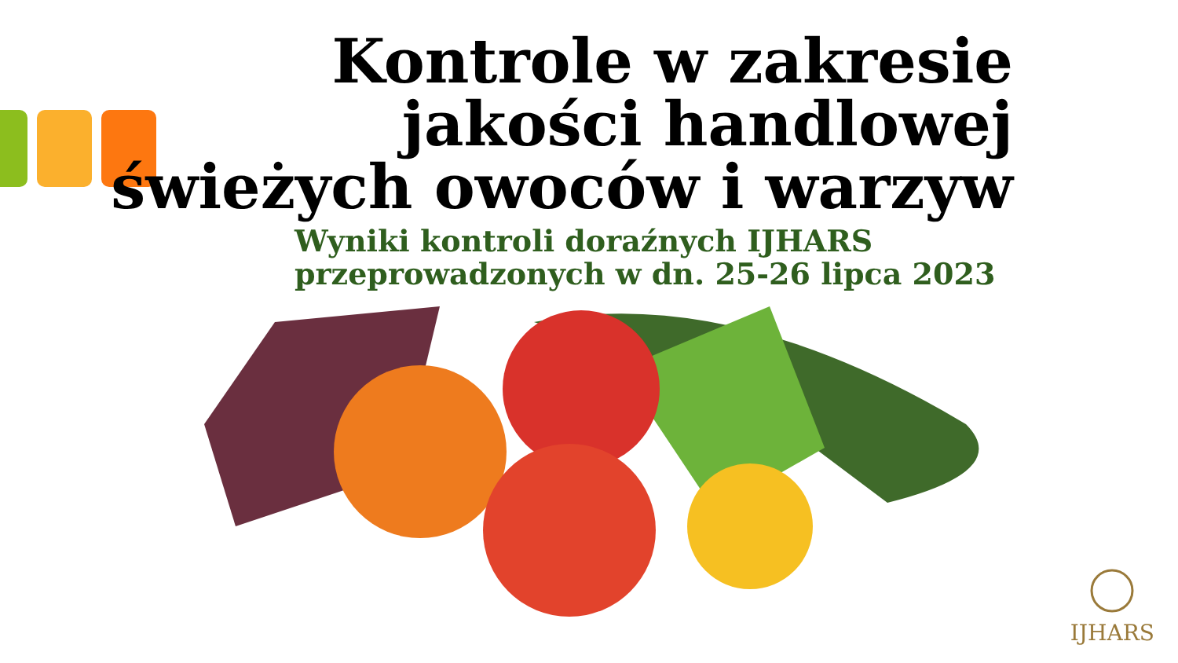Kontrole w zakresie
jakości handlowej
świeżych owoców i warzyw
Wyniki kontroli doraźnych IJHARS
przeprowadzonych w dn. 25-26 lipca 2023
IJHARS